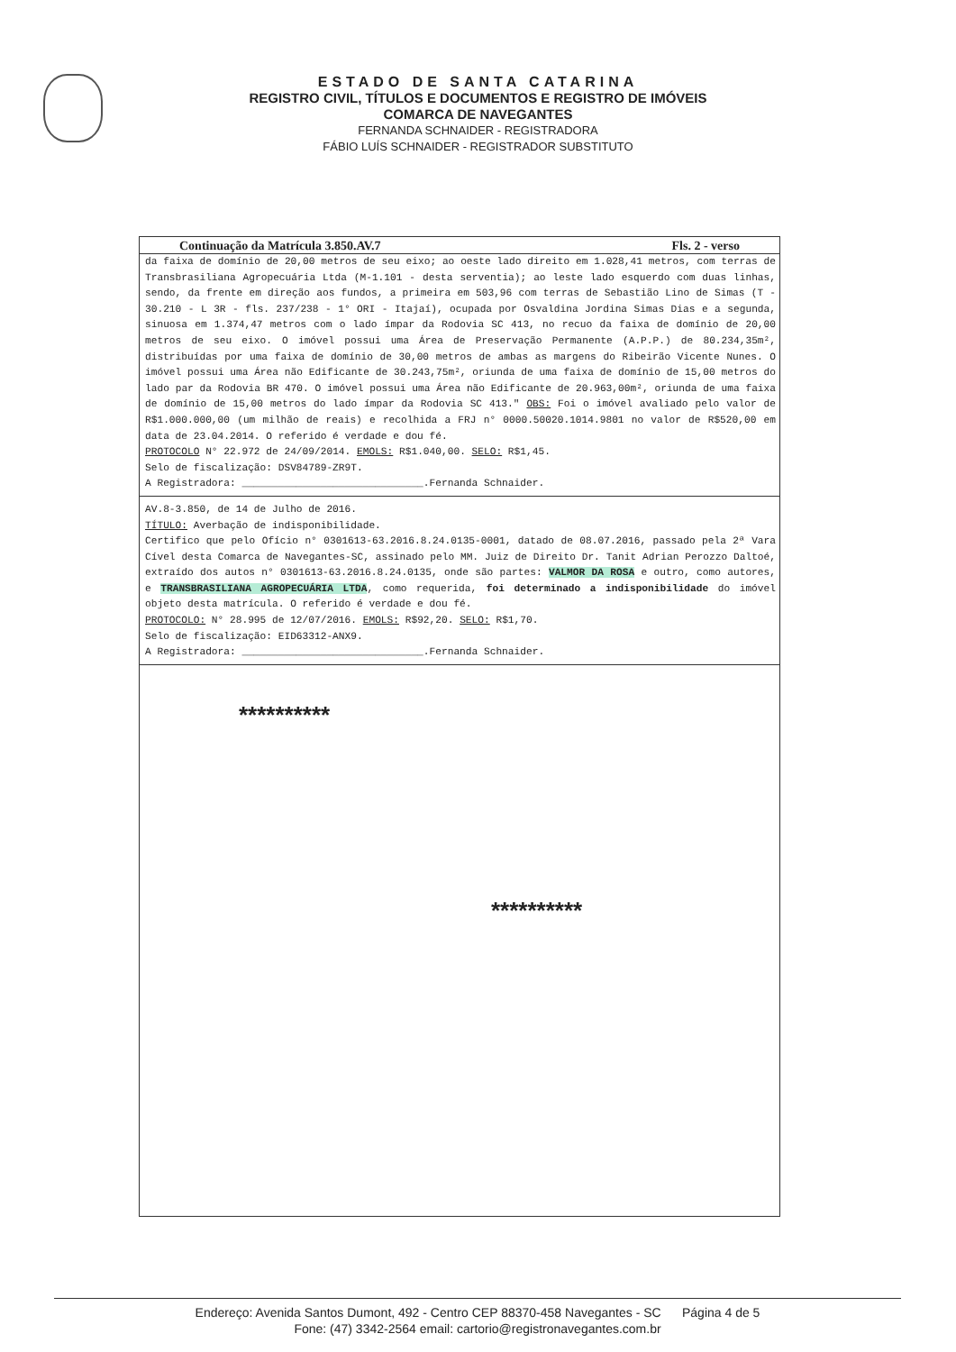ESTADO DE SANTA CATARINA
REGISTRO CIVIL, TÍTULOS E DOCUMENTOS E REGISTRO DE IMÓVEIS
COMARCA DE NAVEGANTES
FERNANDA SCHNAIDER - REGISTRADORA
FÁBIO LUÍS SCHNAIDER - REGISTRADOR SUBSTITUTO
Continuação da Matrícula 3.850.AV.7 Fls. 2 - verso
da faixa de domínio de 20,00 metros de seu eixo; ao oeste lado direito em 1.028,41 metros, com terras de Transbrasiliana Agropecuária Ltda (M-1.101 - desta serventia); ao leste lado esquerdo com duas linhas, sendo, da frente em direção aos fundos, a primeira em 503,96 com terras de Sebastião Lino de Simas (T - 30.210 - L 3R - fls. 237/238 - 1° ORI - Itajaí), ocupada por Osvaldina Jordina Simas Dias e a segunda, sinuosa em 1.374,47 metros com o lado ímpar da Rodovia SC 413, no recuo da faixa de domínio de 20,00 metros de seu eixo. O imóvel possui uma Área de Preservação Permanente (A.P.P.) de 80.234,35m², distribuídas por uma faixa de domínio de 30,00 metros de ambas as margens do Ribeirão Vicente Nunes. O imóvel possui uma Área não Edificante de 30.243,75m², oriunda de uma faixa de domínio de 15,00 metros do lado par da Rodovia BR 470. O imóvel possui uma Área não Edificante de 20.963,00m², oriunda de uma faixa de domínio de 15,00 metros do lado ímpar da Rodovia SC 413." OBS: Foi o imóvel avaliado pelo valor de R$1.000.000,00 (um milhão de reais) e recolhida a FRJ n° 0000.50020.1014.9801 no valor de R$520,00 em data de 23.04.2014. O referido é verdade e dou fé.
PROTOCOLO N° 22.972 de 24/09/2014. EMOLS: R$1.040,00. SELO: R$1,45.
Selo de fiscalização: DSV84789-ZR9T.
A Registradora: ______________________________.Fernanda Schnaider.
AV.8-3.850, de 14 de Julho de 2016.
TÍTULO: Averbação de indisponibilidade.
Certifico que pelo Ofício n° 0301613-63.2016.8.24.0135-0001, datado de 08.07.2016, passado pela 2ª Vara Cível desta Comarca de Navegantes-SC, assinado pelo MM. Juiz de Direito Dr. Tanit Adrian Perozzo Daltoé, extraído dos autos n° 0301613-63.2016.8.24.0135, onde são partes: VALMOR DA ROSA e outro, como autores, e TRANSBRASILIANA AGROPECUÁRIA LTDA, como requerida, foi determinado a indisponibilidade do imóvel objeto desta matrícula. O referido é verdade e dou fé.
PROTOCOLO: N° 28.995 de 12/07/2016. EMOLS: R$92,20. SELO: R$1,70.
Selo de fiscalização: EID63312-ANX9.
A Registradora: ______________________________.Fernanda Schnaider.
**********
**********
Endereço: Avenida Santos Dumont, 492 - Centro CEP 88370-458 Navegantes - SC Página 4 de 5
Fone: (47) 3342-2564 email: cartorio@registronavegantes.com.br